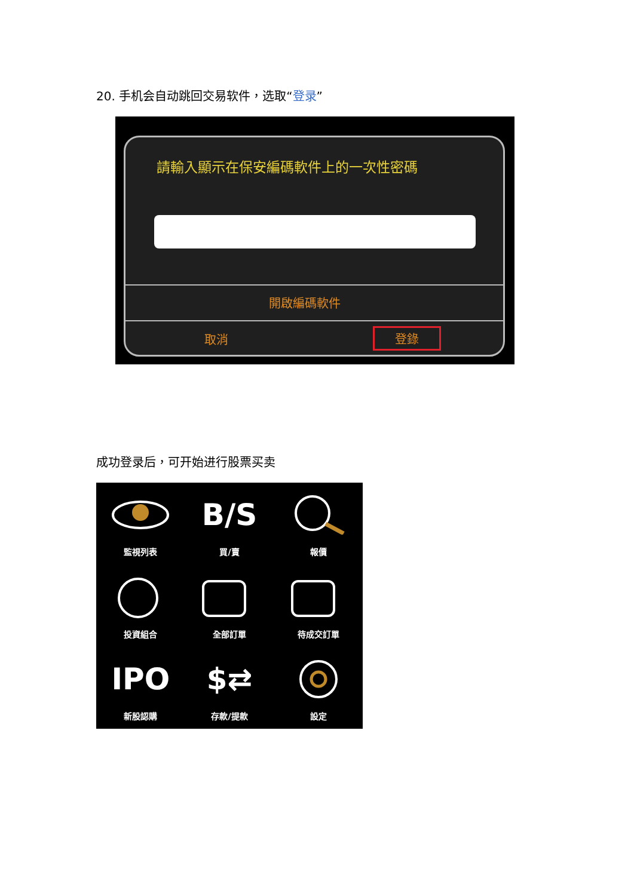20. 手机会自动跳回交易软件，选取“登录”
請輸入顯示在保安編碼軟件上的一次性密碼
開啟編碼軟件
取消 登錄
成功登录后，可开始进行股票买卖
監視列表
B/S
買/賣
報價
投資組合
全部訂單
待成交訂單
IPO
新股認購
$⇄
存款/提款
設定